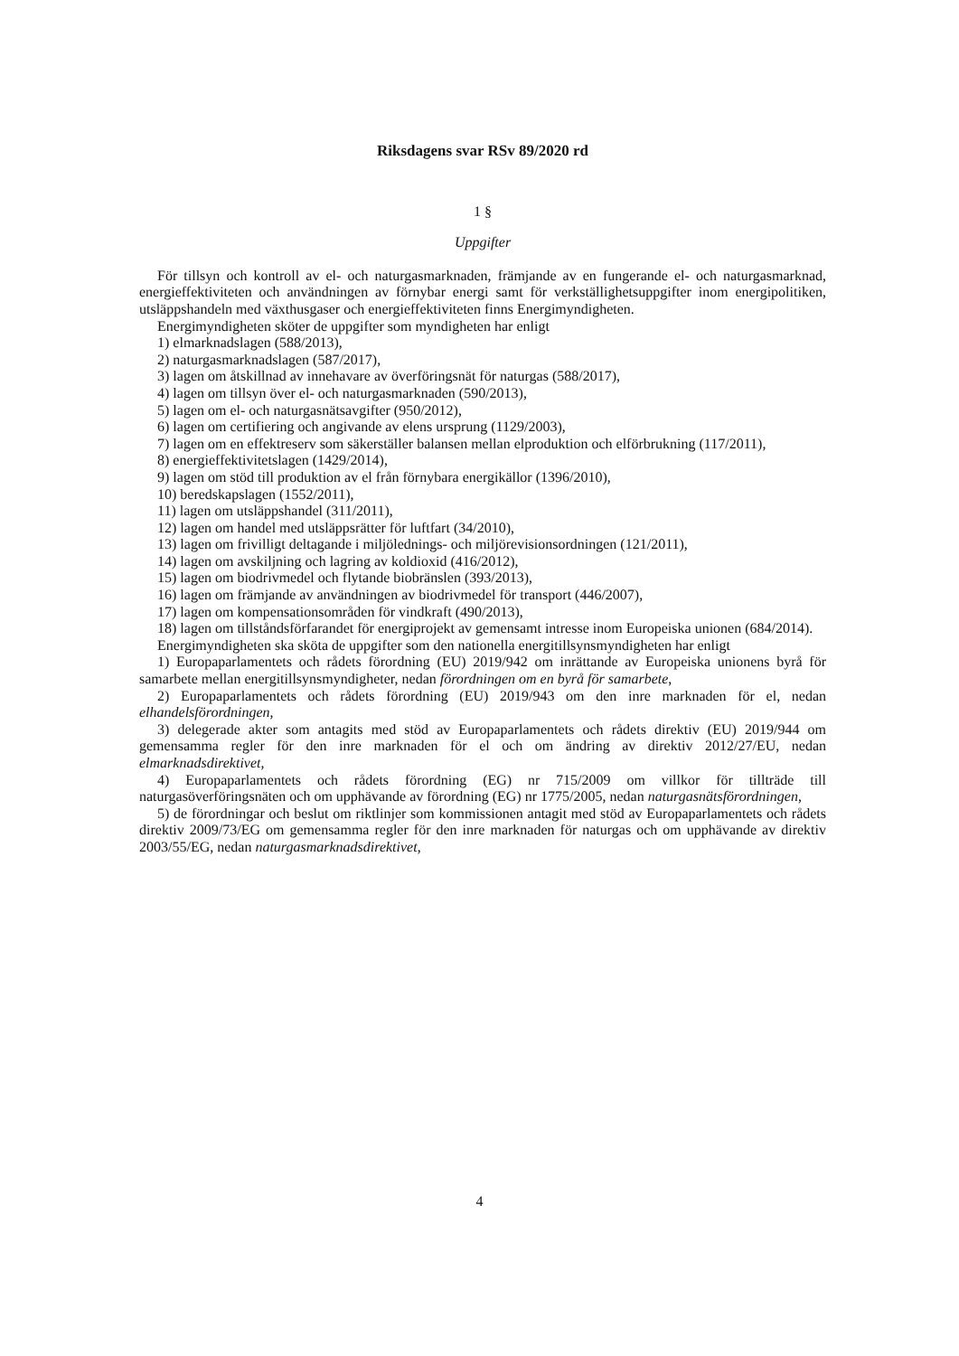Riksdagens svar RSv 89/2020 rd
1 §
Uppgifter
För tillsyn och kontroll av el- och naturgasmarknaden, främjande av en fungerande el- och naturgasmarknad, energieffektiviteten och användningen av förnybar energi samt för verkställighetsuppgifter inom energipolitiken, utsläppshandeln med växthusgaser och energieffektiviteten finns Energimyndigheten.
Energimyndigheten sköter de uppgifter som myndigheten har enligt
1) elmarknadslagen (588/2013),
2) naturgasmarknadslagen (587/2017),
3) lagen om åtskillnad av innehavare av överföringsnät för naturgas (588/2017),
4) lagen om tillsyn över el- och naturgasmarknaden (590/2013),
5) lagen om el- och naturgasnätsavgifter (950/2012),
6) lagen om certifiering och angivande av elens ursprung (1129/2003),
7) lagen om en effektreserv som säkerställer balansen mellan elproduktion och elförbrukning (117/2011),
8) energieffektivitetslagen (1429/2014),
9) lagen om stöd till produktion av el från förnybara energikällor (1396/2010),
10) beredskapslagen (1552/2011),
11) lagen om utsläppshandel (311/2011),
12) lagen om handel med utsläppsrätter för luftfart (34/2010),
13) lagen om frivilligt deltagande i miljölednings- och miljörevisionsordningen (121/2011),
14) lagen om avskiljning och lagring av koldioxid (416/2012),
15) lagen om biodrivmedel och flytande biobränslen (393/2013),
16) lagen om främjande av användningen av biodrivmedel för transport (446/2007),
17) lagen om kompensationsområden för vindkraft (490/2013),
18) lagen om tillståndsförfarandet för energiprojekt av gemensamt intresse inom Europeiska unionen (684/2014).
Energimyndigheten ska sköta de uppgifter som den nationella energitillsynsmyndigheten har enligt
1) Europaparlamentets och rådets förordning (EU) 2019/942 om inrättande av Europeiska unionens byrå för samarbete mellan energitillsynsmyndigheter, nedan förordningen om en byrå för samarbete,
2) Europaparlamentets och rådets förordning (EU) 2019/943 om den inre marknaden för el, nedan elhandelsförordningen,
3) delegerade akter som antagits med stöd av Europaparlamentets och rådets direktiv (EU) 2019/944 om gemensamma regler för den inre marknaden för el och om ändring av direktiv 2012/27/EU, nedan elmarknadsdirektivet,
4) Europaparlamentets och rådets förordning (EG) nr 715/2009 om villkor för tillträde till naturgasöverföringsnäten och om upphävande av förordning (EG) nr 1775/2005, nedan naturgasnätsförordningen,
5) de förordningar och beslut om riktlinjer som kommissionen antagit med stöd av Europaparlamentets och rådets direktiv 2009/73/EG om gemensamma regler för den inre marknaden för naturgas och om upphävande av direktiv 2003/55/EG, nedan naturgasmarknadsdirektivet,
4